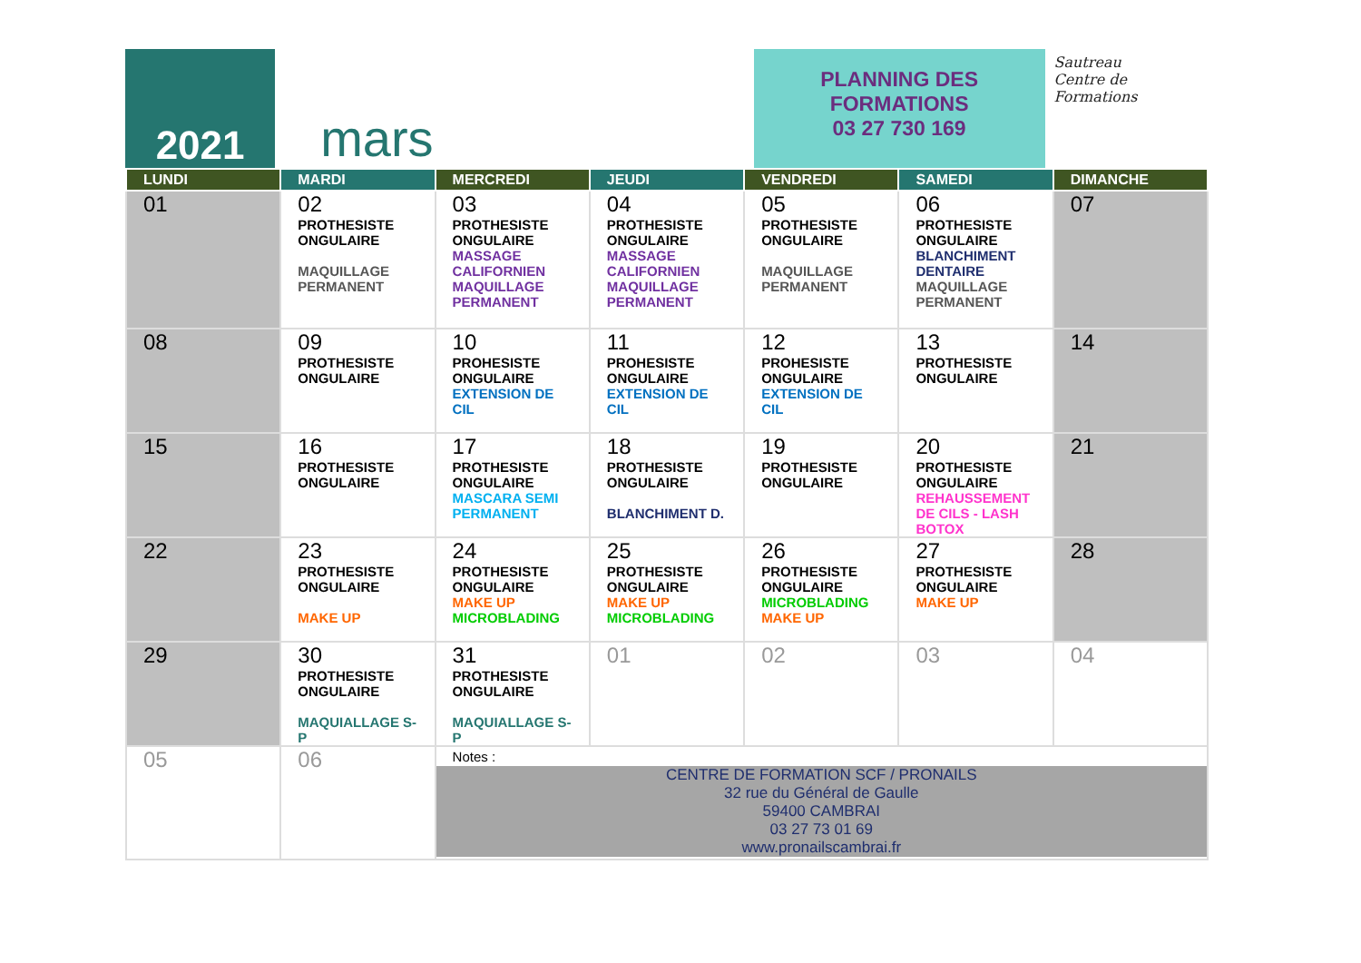2021
mars
PLANNING DES
FORMATIONS
03 27 730 169
Sautreau
Centre de
Formations
| LUNDI | MARDI | MERCREDI | JEUDI | VENDREDI | SAMEDI | DIMANCHE |
| --- | --- | --- | --- | --- | --- | --- |
| 01 | 02 PROTHESISTE ONGULAIRE MAQUILLAGE PERMANENT | 03 PROTHESISTE ONGULAIRE MASSAGE CALIFORNIEN MAQUILLAGE PERMANENT | 04 PROTHESISTE ONGULAIRE MASSAGE CALIFORNIEN MAQUILLAGE PERMANENT | 05 PROTHESISTE ONGULAIRE MAQUILLAGE PERMANENT | 06 PROTHESISTE ONGULAIRE BLANCHIMENT DENTAIRE MAQUILLAGE PERMANENT | 07 |
| 08 | 09 PROTHESISTE ONGULAIRE | 10 PROHESISTE ONGULAIRE EXTENSION DE CIL | 11 PROHESISTE ONGULAIRE EXTENSION DE CIL | 12 PROHESISTE ONGULAIRE EXTENSION DE CIL | 13 PROTHESISTE ONGULAIRE | 14 |
| 15 | 16 PROTHESISTE ONGULAIRE | 17 PROTHESISTE ONGULAIRE MASCARA SEMI PERMANENT | 18 PROTHESISTE ONGULAIRE BLANCHIMENT D. | 19 PROTHESISTE ONGULAIRE | 20 PROTHESISTE ONGULAIRE REHAUSSEMENT DE CILS - LASH BOTOX | 21 |
| 22 | 23 PROTHESISTE ONGULAIRE MAKE UP | 24 PROTHESISTE ONGULAIRE MAKE UP MICROBLADING | 25 PROTHESISTE ONGULAIRE MAKE UP MICROBLADING | 26 PROTHESISTE ONGULAIRE MICROBLADING MAKE UP | 27 PROTHESISTE ONGULAIRE MAKE UP | 28 |
| 29 | 30 PROTHESISTE ONGULAIRE MAQUIALLAGE S-P | 31 PROTHESISTE ONGULAIRE MAQUIALLAGE S-P | 01 | 02 | 03 | 04 |
| 05 | 06 | Notes : CENTRE DE FORMATION SCF / PRONAILS 32 rue du Général de Gaulle 59400 CAMBRAI 03 27 73 01 69 www.pronailscambrai.fr | | | | |